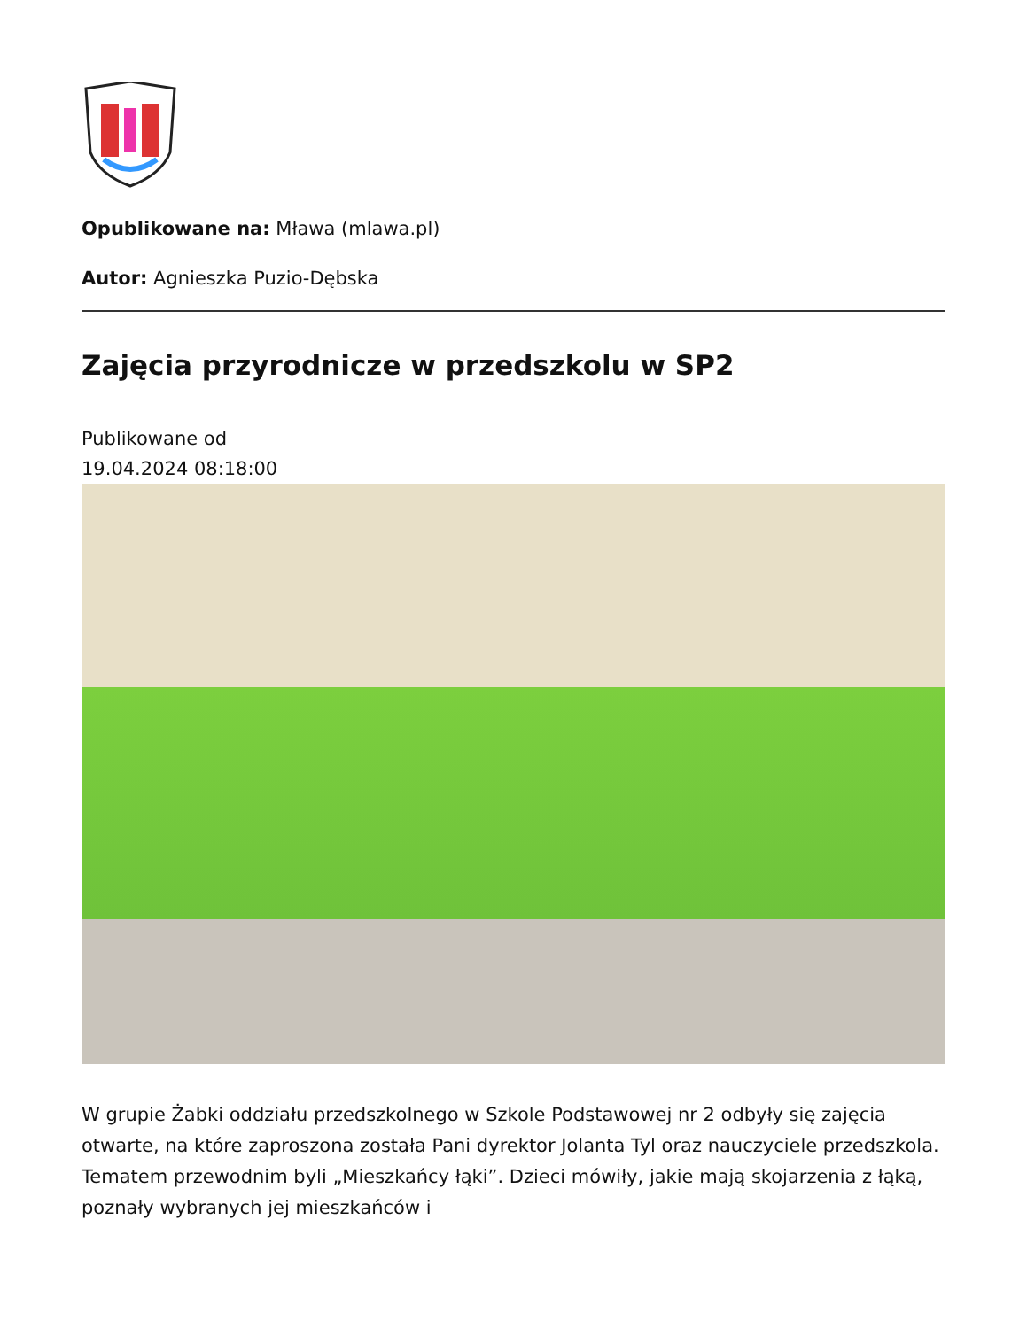Opublikowane na: Mława (mlawa.pl)
Autor: Agnieszka Puzio-Dębska
Zajęcia przyrodnicze w przedszkolu w SP2
Publikowane od
19.04.2024 08:18:00
W grupie Żabki oddziału przedszkolnego w Szkole Podstawowej nr 2 odbyły się zajęcia otwarte, na które zaproszona została Pani dyrektor Jolanta Tyl oraz nauczyciele przedszkola. Tematem przewodnim byli „Mieszkańcy łąki”. Dzieci mówiły, jakie mają skojarzenia z łąką, poznały wybranych jej mieszkańców i